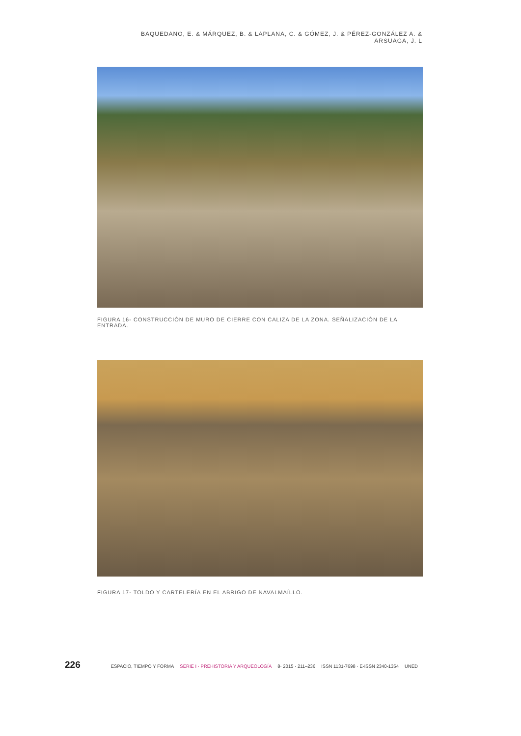BAQUEDANO, E. & MÁRQUEZ, B. & LAPLANA, C. & GÓMEZ, J. & PÉREZ-GONZÁLEZ A. & ARSUAGA, J. L
FIGURA 16- CONSTRUCCIÓN DE MURO DE CIERRE CON CALIZA DE LA ZONA. SEÑALIZACIÓN DE LA ENTRADA.
FIGURA 17- TOLDO Y CARTELERÍA EN EL ABRIGO DE NAVALMAÍLLO.
226 ESPACIO, TIEMPO Y FORMA SERIE I · PREHISTORIA Y ARQUEOLOGÍA 8· 2015 · 211–236 ISSN 1131-7698 · E-ISSN 2340-1354 UNED